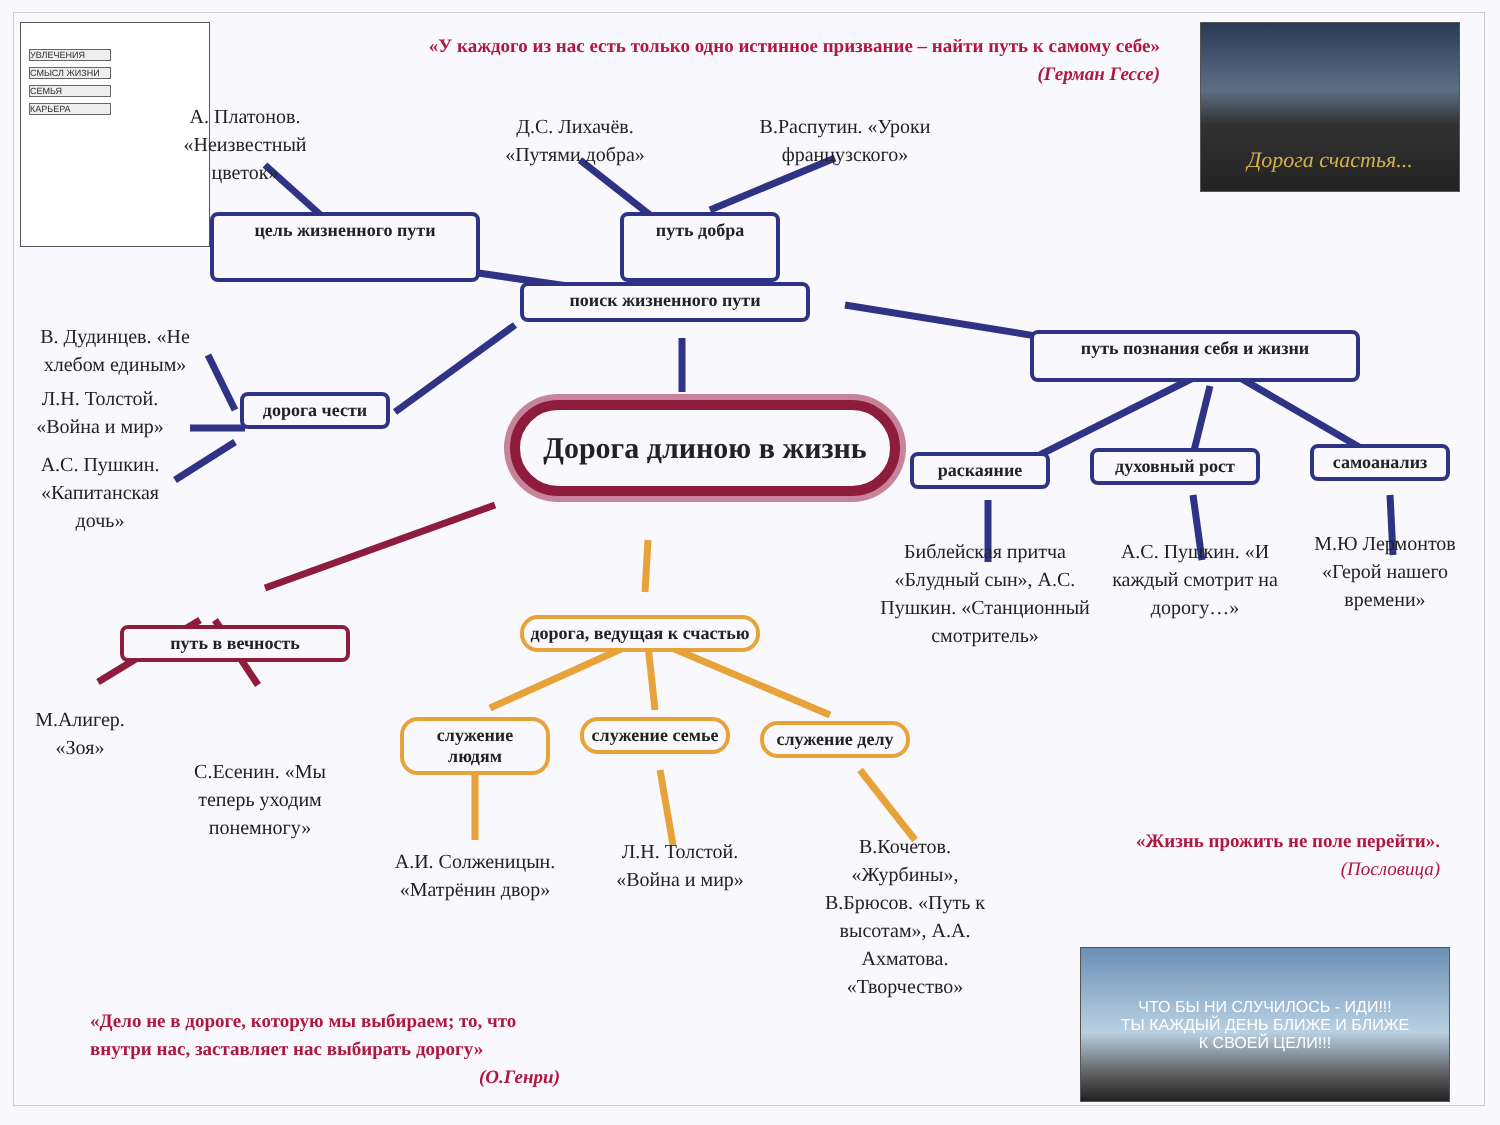УВЛЕЧЕНИЯ
СМЫСЛ ЖИЗНИ
СЕМЬЯ
КАРЬЕРА
«У каждого из нас есть только одно истинное призвание – найти путь к самому себе»
(Герман Гессе)
Дорога счастья...
А. Платонов. «Неизвестный цветок»
Д.С. Лихачёв. «Путями добра»
В.Распутин. «Уроки французского»
цель жизненного пути
путь добра
поиск жизненного пути
В. Дудинцев. «Не хлебом единым»
путь познания себя и жизни
Л.Н. Толстой. «Война и мир»
А.С. Пушкин. «Капитанская дочь»
дорога чести
Дорога длиною в жизнь
раскаяние
духовный рост
самоанализ
путь в вечность
дорога, ведущая к счастью
Библейская притча «Блудный сын», А.С. Пушкин. «Станционный смотритель»
А.С. Пушкин. «И каждый смотрит на дорогу…»
М.Ю Лермонтов «Герой нашего времени»
М.Алигер. «Зоя»
С.Есенин. «Мы теперь уходим понемногу»
служение людям
служение семье
служение делу
А.И. Солженицын. «Матрёнин двор»
Л.Н. Толстой. «Война и мир»
В.Кочетов. «Журбины», В.Брюсов. «Путь к высотам», А.А. Ахматова. «Творчество»
«Жизнь прожить не поле перейти».
(Пословица)
«Дело не в дороге, которую мы выбираем; то, что внутри нас, заставляет нас выбирать дорогу» (О.Генри)
ЧТО БЫ НИ СЛУЧИЛОСЬ - ИДИ!!!
ТЫ КАЖДЫЙ ДЕНЬ БЛИЖЕ И БЛИЖЕ
К СВОЕЙ ЦЕЛИ!!!